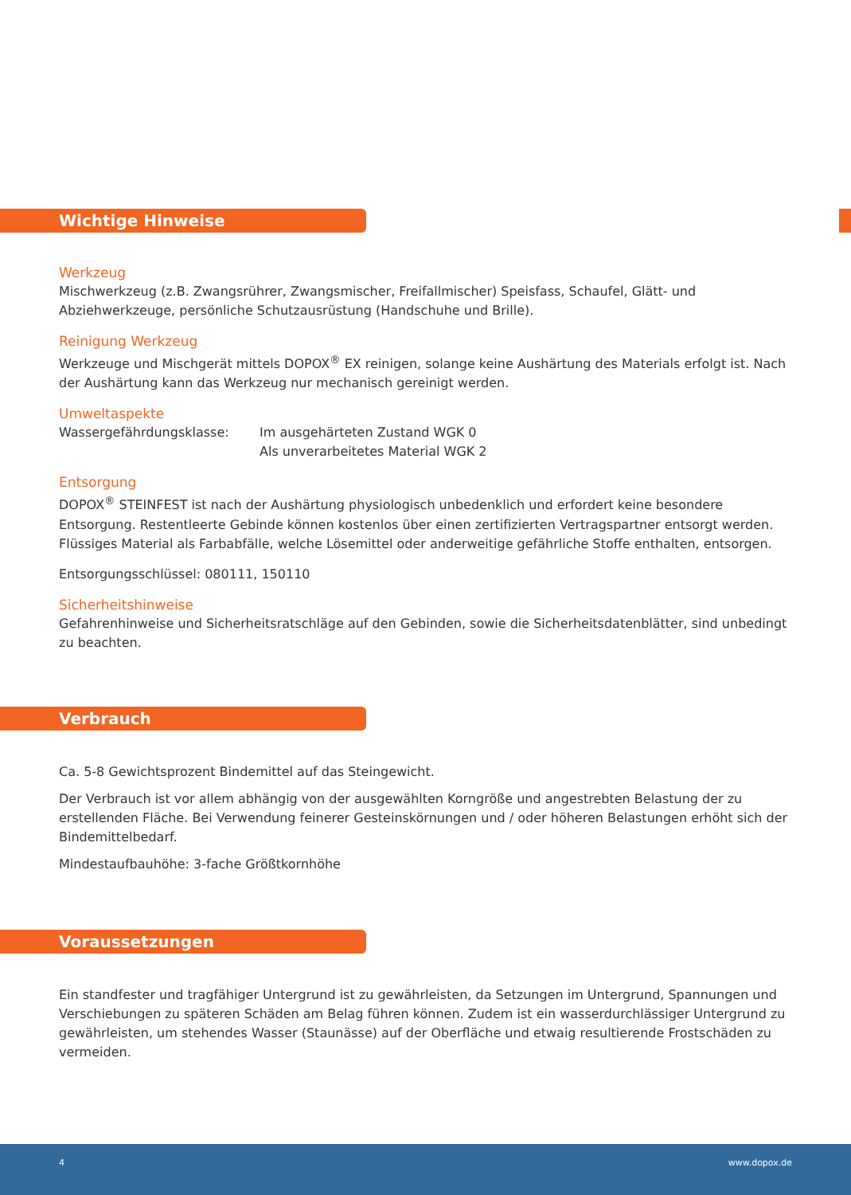Wichtige Hinweise
Werkzeug
Mischwerkzeug (z.B. Zwangsrührer, Zwangsmischer, Freifallmischer) Speisfass, Schaufel, Glätt- und Abziehwerkzeuge, persönliche Schutzausrüstung (Handschuhe und Brille).
Reinigung Werkzeug
Werkzeuge und Mischgerät mittels DOPOX<sup>®</sup> EX reinigen, solange keine Aushärtung des Materials erfolgt ist. Nach der Aushärtung kann das Werkzeug nur mechanisch gereinigt werden.
Umweltaspekte
Wassergefährdungsklasse: Im ausgehärteten Zustand WGK 0
Als unverarbeitetes Material WGK 2
Entsorgung
DOPOX<sup>®</sup> STEINFEST ist nach der Aushärtung physiologisch unbedenklich und erfordert keine besondere Entsorgung. Restentleerte Gebinde können kostenlos über einen zertifizierten Vertragspartner entsorgt werden. Flüssiges Material als Farbabfälle, welche Lösemittel oder anderweitige gefährliche Stoffe enthalten, entsorgen.
Entsorgungsschlüssel: 080111, 150110
Sicherheitshinweise
Gefahrenhinweise und Sicherheitsratschläge auf den Gebinden, sowie die Sicherheitsdatenblätter, sind unbedingt zu beachten.
Verbrauch
Ca. 5-8 Gewichtsprozent Bindemittel auf das Steingewicht.
Der Verbrauch ist vor allem abhängig von der ausgewählten Korngröße und angestrebten Belastung der zu erstellenden Fläche. Bei Verwendung feinerer Gesteinskörnungen und / oder höheren Belastungen erhöht sich der Bindemittelbedarf.
Mindestaufbauhöhe: 3-fache Größtkornhöhe
Voraussetzungen
Ein standfester und tragfähiger Untergrund ist zu gewährleisten, da Setzungen im Untergrund, Spannungen und Verschiebungen zu späteren Schäden am Belag führen können. Zudem ist ein wasserdurchlässiger Untergrund zu gewährleisten, um stehendes Wasser (Staunässe) auf der Oberfläche und etwaig resultierende Frostschäden zu vermeiden.
4 www.dopox.de